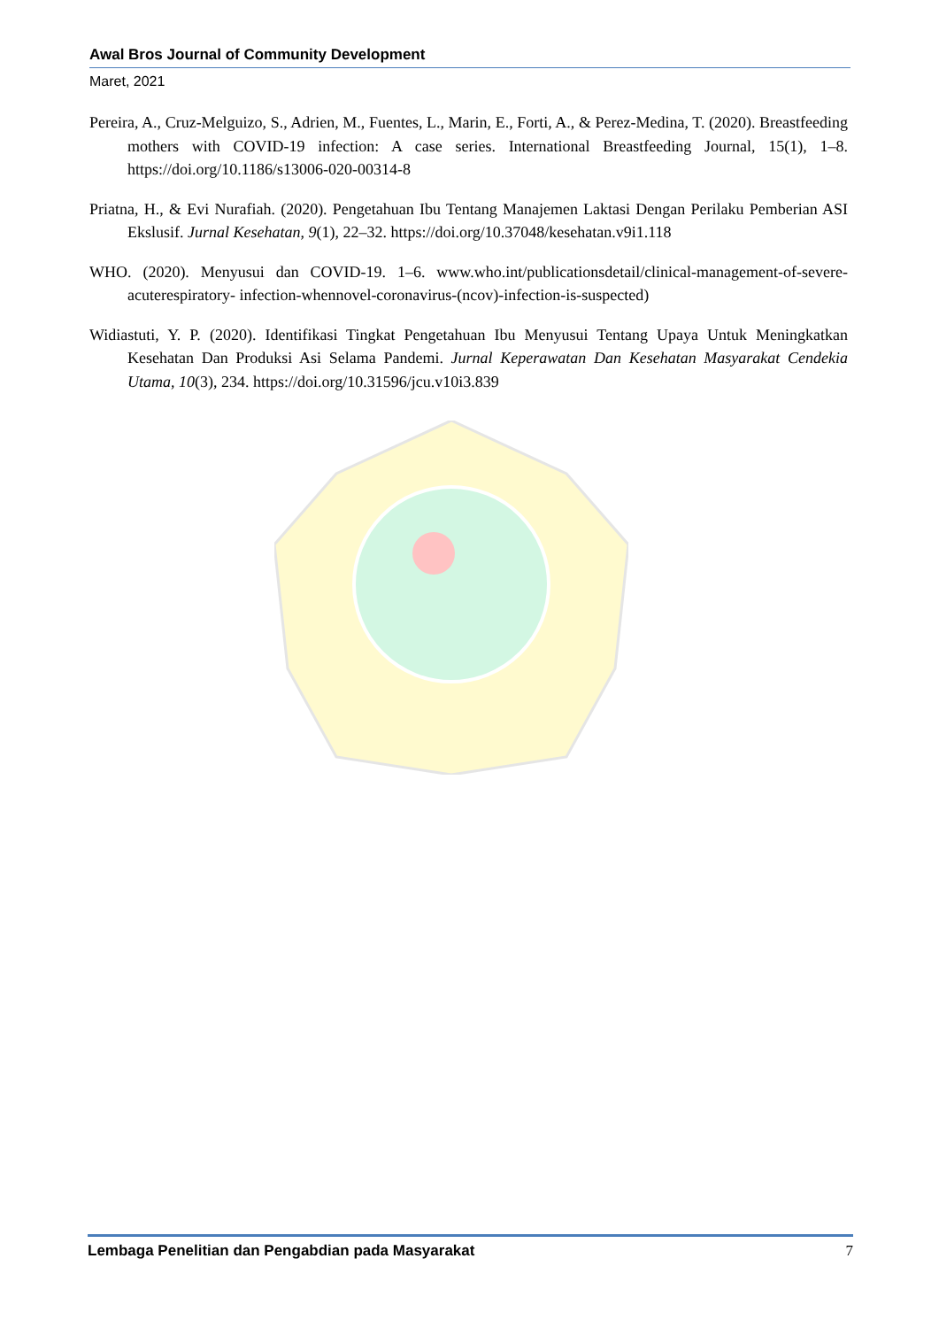Awal Bros Journal of Community Development
Maret, 2021
Pereira, A., Cruz-Melguizo, S., Adrien, M., Fuentes, L., Marin, E., Forti, A., & Perez-Medina, T. (2020). Breastfeeding mothers with COVID-19 infection: A case series. International Breastfeeding Journal, 15(1), 1–8. https://doi.org/10.1186/s13006-020-00314-8
Priatna, H., & Evi Nurafiah. (2020). Pengetahuan Ibu Tentang Manajemen Laktasi Dengan Perilaku Pemberian ASI Ekslusif. Jurnal Kesehatan, 9(1), 22–32. https://doi.org/10.37048/kesehatan.v9i1.118
WHO. (2020). Menyusui dan COVID-19. 1–6. www.who.int/publicationsdetail/clinical-management-of-severe-acuterespiratory- infection-whennovel-coronavirus-(ncov)-infection-is-suspected)
Widiastuti, Y. P. (2020). Identifikasi Tingkat Pengetahuan Ibu Menyusui Tentang Upaya Untuk Meningkatkan Kesehatan Dan Produksi Asi Selama Pandemi. Jurnal Keperawatan Dan Kesehatan Masyarakat Cendekia Utama, 10(3), 234. https://doi.org/10.31596/jcu.v10i3.839
Lembaga Penelitian dan Pengabdian pada Masyarakat 7